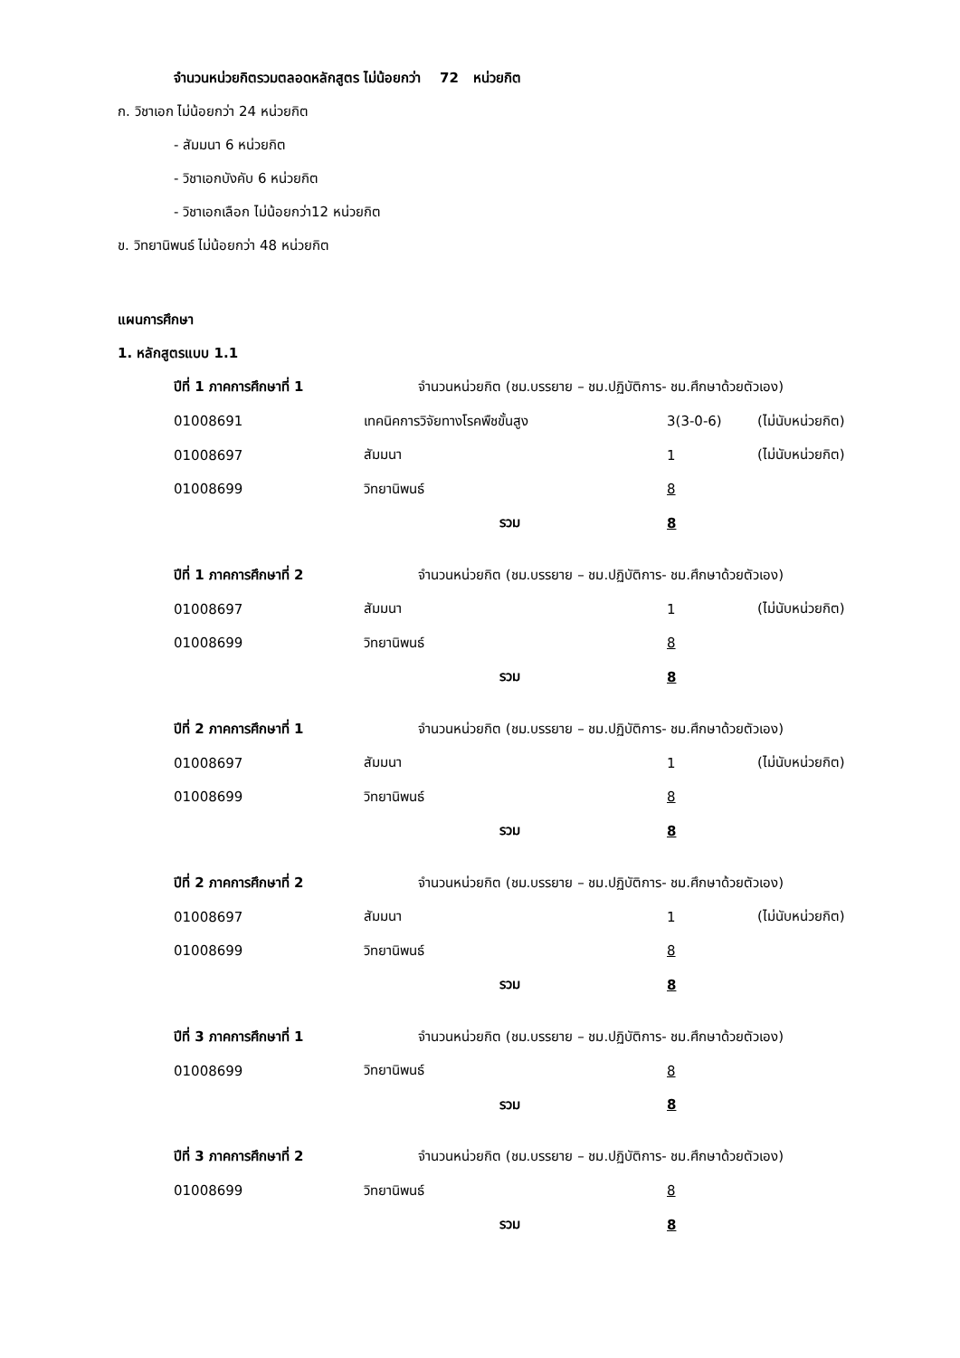จำนวนหน่วยกิตรวมตลอดหลักสูตร ไม่น้อยกว่า 72 หน่วยกิต
ก. วิชาเอก ไม่น้อยกว่า 24 หน่วยกิต
- สัมมนา 6 หน่วยกิต
- วิชาเอกบังคับ 6 หน่วยกิต
- วิชาเอกเลือก ไม่น้อยกว่า12 หน่วยกิต
ข. วิทยานิพนธ์ ไม่น้อยกว่า 48 หน่วยกิต
แผนการศึกษา
1. หลักสูตรแบบ 1.1
| ปีที่ 1 ภาคการศึกษาที่ 1 | จำนวนหน่วยกิต (ชม.บรรยาย – ชม.ปฏิบัติการ- ชม.ศึกษาด้วยตัวเอง) | | |
| 01008691 | เทคนิคการวิจัยทางโรคพืชขั้นสูง | 3(3-0-6) | (ไม่นับหน่วยกิต) |
| 01008697 | สัมมนา | 1 | (ไม่นับหน่วยกิต) |
| 01008699 | วิทยานิพนธ์ | 8 | |
| | รวม | 8 | |
| ปีที่ 1 ภาคการศึกษาที่ 2 | จำนวนหน่วยกิต (ชม.บรรยาย – ชม.ปฏิบัติการ- ชม.ศึกษาด้วยตัวเอง) | | |
| 01008697 | สัมมนา | 1 | (ไม่นับหน่วยกิต) |
| 01008699 | วิทยานิพนธ์ | 8 | |
| | รวม | 8 | |
| ปีที่ 2 ภาคการศึกษาที่ 1 | จำนวนหน่วยกิต (ชม.บรรยาย – ชม.ปฏิบัติการ- ชม.ศึกษาด้วยตัวเอง) | | |
| 01008697 | สัมมนา | 1 | (ไม่นับหน่วยกิต) |
| 01008699 | วิทยานิพนธ์ | 8 | |
| | รวม | 8 | |
| ปีที่ 2 ภาคการศึกษาที่ 2 | จำนวนหน่วยกิต (ชม.บรรยาย – ชม.ปฏิบัติการ- ชม.ศึกษาด้วยตัวเอง) | | |
| 01008697 | สัมมนา | 1 | (ไม่นับหน่วยกิต) |
| 01008699 | วิทยานิพนธ์ | 8 | |
| | รวม | 8 | |
| ปีที่ 3 ภาคการศึกษาที่ 1 | จำนวนหน่วยกิต (ชม.บรรยาย – ชม.ปฏิบัติการ- ชม.ศึกษาด้วยตัวเอง) | | |
| 01008699 | วิทยานิพนธ์ | 8 | |
| | รวม | 8 | |
| ปีที่ 3 ภาคการศึกษาที่ 2 | จำนวนหน่วยกิต (ชม.บรรยาย – ชม.ปฏิบัติการ- ชม.ศึกษาด้วยตัวเอง) | | |
| 01008699 | วิทยานิพนธ์ | 8 | |
| | รวม | 8 | |